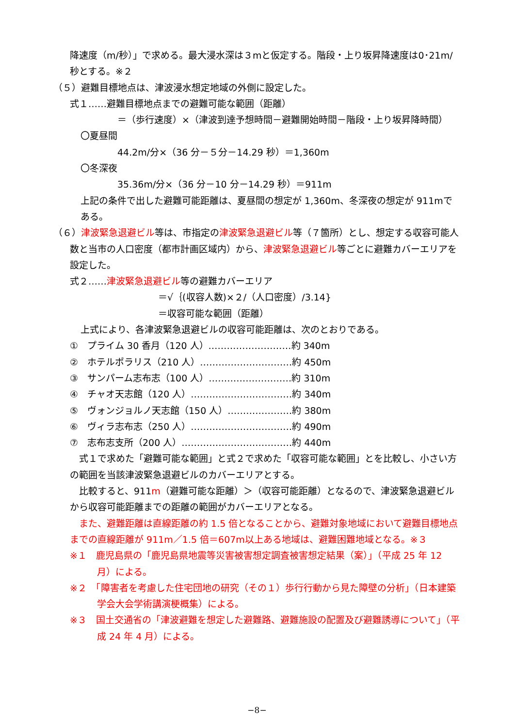降速度（m/秒）」で求める。最大浸水深は３mと仮定する。階段・上り坂昇降速度は0･21m/秒とする。※２
（５）避難目標地点は、津波浸水想定地域の外側に設定した。
式１……避難目標地点までの避難可能な範囲（距離）
＝（歩行速度）×（津波到達予想時間－避難開始時間－階段・上り坂昇降時間）
〇夏昼間
44.2m/分×（36 分－５分－14.29 秒）＝1,360m
〇冬深夜
35.36m/分×（36 分－10 分－14.29 秒）＝911m
上記の条件で出した避難可能距離は、夏昼間の想定が 1,360m、冬深夜の想定が 911mである。
（６）津波緊急退避ビル等は、市指定の津波緊急退避ビル等（７箇所）とし、想定する収容可能人数と当市の人口密度（都市計画区域内）から、津波緊急退避ビル等ごとに避難カバーエリアを設定した。
式２……津波緊急退避ビル等の避難カバーエリア
＝√｛(収容人数)×２/（人口密度）/3.14}
＝収容可能な範囲（距離）
上式により、各津波緊急退避ビルの収容可能距離は、次のとおりである。
①　プライム 30 香月（120 人）………………………約 340m
②　ホテルポラリス（210 人）…………………………約 450m
③　サンパーム志布志（100 人）………………………約 310m
④　チャオ天志館（120 人）……………………………約 340m
⑤　ヴォンジョルノ天志館（150 人）…………………約 380m
⑥　ヴィラ志布志（250 人）……………………………約 490m
⑦　志布志支所（200 人）………………………………約 440m
　式１で求めた「避難可能な範囲」と式２で求めた「収容可能な範囲」とを比較し、小さい方の範囲を当該津波緊急退避ビルのカバーエリアとする。
　比較すると、911m（避難可能な距離）＞（収容可能距離）となるので、津波緊急退避ビルから収容可能距離までの距離の範囲がカバーエリアとなる。
　また、避難距離は直線距離の約 1.5 倍となることから、避難対象地域において避難目標地点までの直線距離が 911m／1.5 倍＝607m以上ある地域は、避難困難地域となる。※３
※１　鹿児島県の「鹿児島県地震等災害被害想定調査被害想定結果（案）」（平成 25 年 12 月）による。
※２　「障害者を考慮した住宅団地の研究（その１）歩行行動から見た障壁の分析」（日本建築学会大会学術講演梗概集）による。
※３　国土交通省の「津波避難を想定した避難路、避難施設の配置及び避難誘導について」（平成 24 年 4 月）による。
−8−